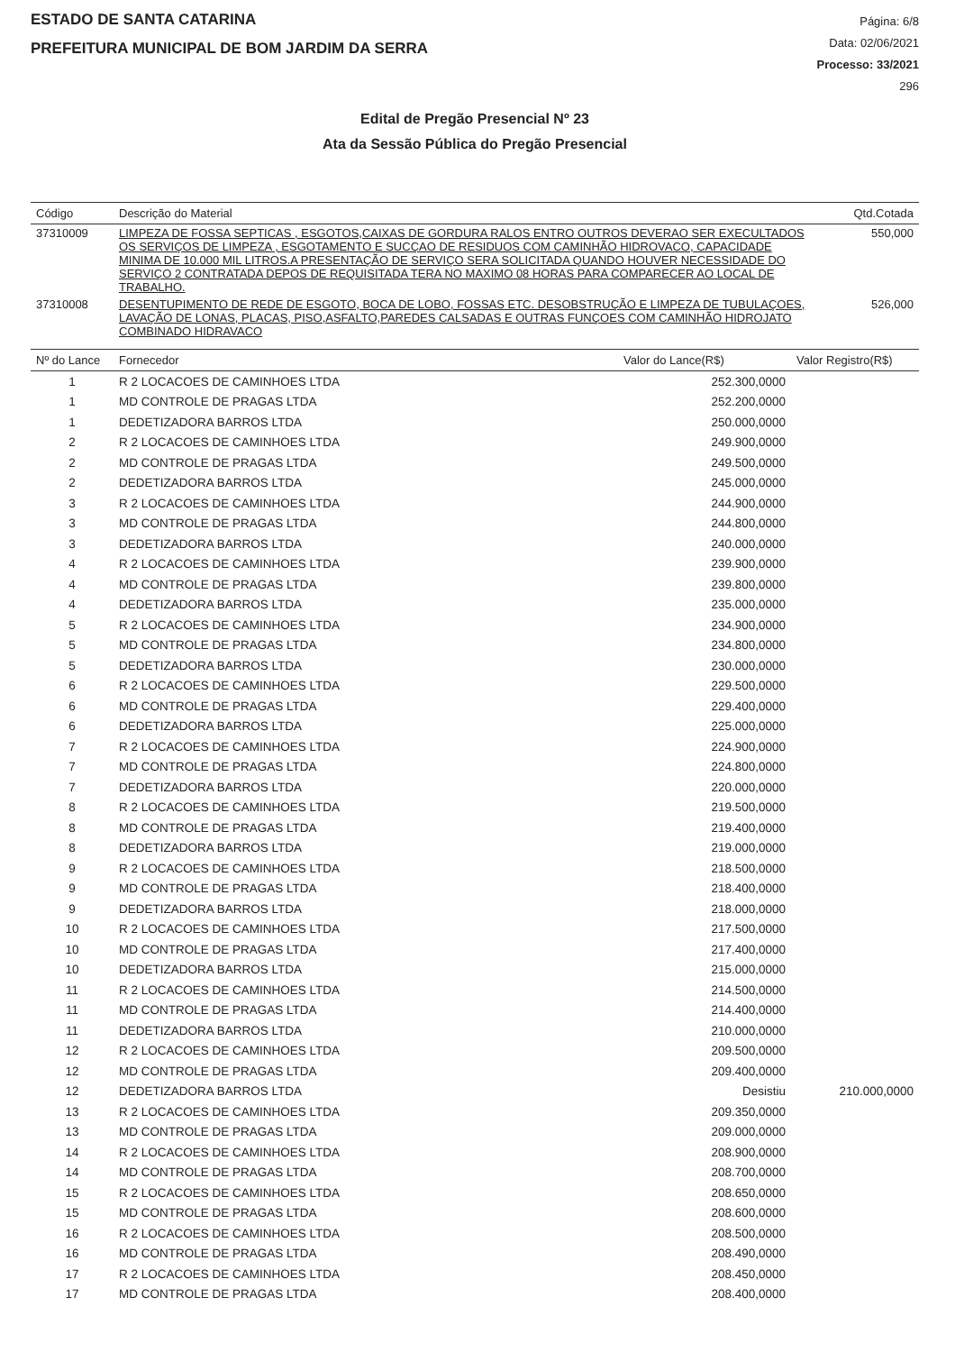ESTADO DE SANTA CATARINA
PREFEITURA MUNICIPAL DE BOM JARDIM DA SERRA
Página: 6/8
Data: 02/06/2021
Processo: 33/2021
296
Edital de Pregão Presencial Nº 23
Ata da Sessão Pública do Pregão Presencial
| Código | Descrição do Material | Qtd.Cotada |
| --- | --- | --- |
| 37310009 | LIMPEZA DE FOSSA SEPTICAS , ESGOTOS,CAIXAS DE GORDURA RALOS ENTRO OUTROS DEVERAO SER EXECULTADOS OS SERVIÇOS DE LIMPEZA , ESGOTAMENTO E SUCÇAO DE RESIDUOS COM CAMINHÃO HIDROVACO, CAPACIDADE MINIMA DE 10.000 MIL LITROS.A PRESENTAÇÃO DE SERVIÇO SERA SOLICITADA QUANDO HOUVER NECESSIDADE DO SERVIÇO 2 CONTRATADA DEPOS DE REQUISITADA TERA NO MAXIMO 08 HORAS PARA COMPARECER AO LOCAL DE TRABALHO. | 550,000 |
| 37310008 | DESENTUPIMENTO DE REDE DE ESGOTO, BOCA DE LOBO, FOSSAS ETC. DESOBSTRUÇÃO E LIMPEZA DE TUBULAÇOES, LAVAÇÃO DE LONAS, PLACAS, PISO,ASFALTO,PAREDES CALSADAS E OUTRAS FUNÇOES COM CAMINHÃO HIDROJATO COMBINADO HIDRAVACO | 526,000 |
| Nº do Lance | Fornecedor | Valor do Lance(R$) | Valor Registro(R$) |
| --- | --- | --- | --- |
| 1 | R 2 LOCACOES DE CAMINHOES LTDA | 252.300,0000 | |
| 1 | MD CONTROLE DE PRAGAS LTDA | 252.200,0000 | |
| 1 | DEDETIZADORA BARROS LTDA | 250.000,0000 | |
| 2 | R 2 LOCACOES DE CAMINHOES LTDA | 249.900,0000 | |
| 2 | MD CONTROLE DE PRAGAS LTDA | 249.500,0000 | |
| 2 | DEDETIZADORA BARROS LTDA | 245.000,0000 | |
| 3 | R 2 LOCACOES DE CAMINHOES LTDA | 244.900,0000 | |
| 3 | MD CONTROLE DE PRAGAS LTDA | 244.800,0000 | |
| 3 | DEDETIZADORA BARROS LTDA | 240.000,0000 | |
| 4 | R 2 LOCACOES DE CAMINHOES LTDA | 239.900,0000 | |
| 4 | MD CONTROLE DE PRAGAS LTDA | 239.800,0000 | |
| 4 | DEDETIZADORA BARROS LTDA | 235.000,0000 | |
| 5 | R 2 LOCACOES DE CAMINHOES LTDA | 234.900,0000 | |
| 5 | MD CONTROLE DE PRAGAS LTDA | 234.800,0000 | |
| 5 | DEDETIZADORA BARROS LTDA | 230.000,0000 | |
| 6 | R 2 LOCACOES DE CAMINHOES LTDA | 229.500,0000 | |
| 6 | MD CONTROLE DE PRAGAS LTDA | 229.400,0000 | |
| 6 | DEDETIZADORA BARROS LTDA | 225.000,0000 | |
| 7 | R 2 LOCACOES DE CAMINHOES LTDA | 224.900,0000 | |
| 7 | MD CONTROLE DE PRAGAS LTDA | 224.800,0000 | |
| 7 | DEDETIZADORA BARROS LTDA | 220.000,0000 | |
| 8 | R 2 LOCACOES DE CAMINHOES LTDA | 219.500,0000 | |
| 8 | MD CONTROLE DE PRAGAS LTDA | 219.400,0000 | |
| 8 | DEDETIZADORA BARROS LTDA | 219.000,0000 | |
| 9 | R 2 LOCACOES DE CAMINHOES LTDA | 218.500,0000 | |
| 9 | MD CONTROLE DE PRAGAS LTDA | 218.400,0000 | |
| 9 | DEDETIZADORA BARROS LTDA | 218.000,0000 | |
| 10 | R 2 LOCACOES DE CAMINHOES LTDA | 217.500,0000 | |
| 10 | MD CONTROLE DE PRAGAS LTDA | 217.400,0000 | |
| 10 | DEDETIZADORA BARROS LTDA | 215.000,0000 | |
| 11 | R 2 LOCACOES DE CAMINHOES LTDA | 214.500,0000 | |
| 11 | MD CONTROLE DE PRAGAS LTDA | 214.400,0000 | |
| 11 | DEDETIZADORA BARROS LTDA | 210.000,0000 | |
| 12 | R 2 LOCACOES DE CAMINHOES LTDA | 209.500,0000 | |
| 12 | MD CONTROLE DE PRAGAS LTDA | 209.400,0000 | |
| 12 | DEDETIZADORA BARROS LTDA | Desistiu | 210.000,0000 |
| 13 | R 2 LOCACOES DE CAMINHOES LTDA | 209.350,0000 | |
| 13 | MD CONTROLE DE PRAGAS LTDA | 209.000,0000 | |
| 14 | R 2 LOCACOES DE CAMINHOES LTDA | 208.900,0000 | |
| 14 | MD CONTROLE DE PRAGAS LTDA | 208.700,0000 | |
| 15 | R 2 LOCACOES DE CAMINHOES LTDA | 208.650,0000 | |
| 15 | MD CONTROLE DE PRAGAS LTDA | 208.600,0000 | |
| 16 | R 2 LOCACOES DE CAMINHOES LTDA | 208.500,0000 | |
| 16 | MD CONTROLE DE PRAGAS LTDA | 208.490,0000 | |
| 17 | R 2 LOCACOES DE CAMINHOES LTDA | 208.450,0000 | |
| 17 | MD CONTROLE DE PRAGAS LTDA | 208.400,0000 | |